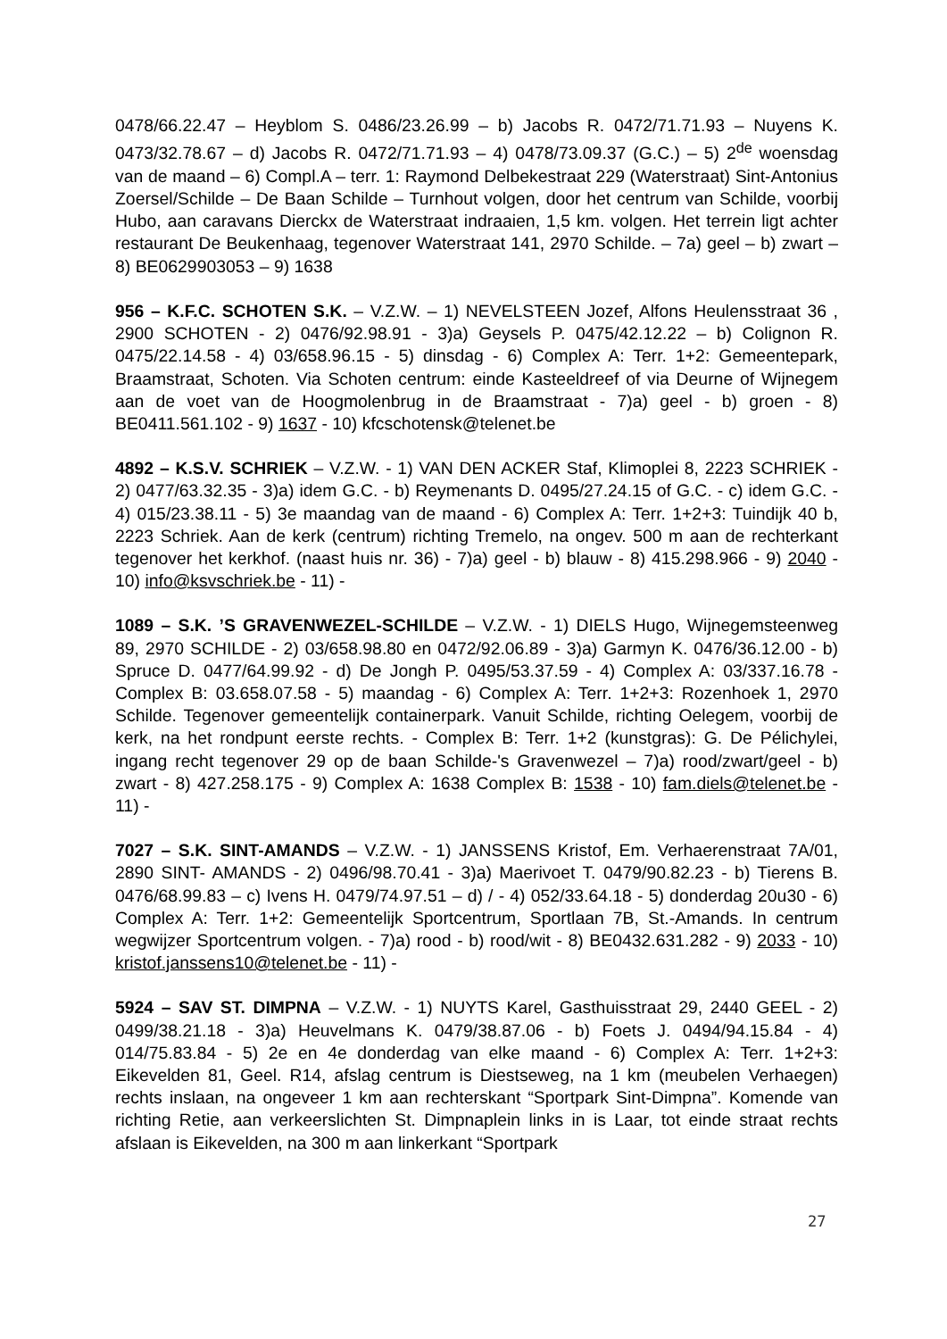0478/66.22.47 – Heyblom S. 0486/23.26.99 – b) Jacobs R. 0472/71.71.93 – Nuyens K. 0473/32.78.67 – d) Jacobs R. 0472/71.71.93 – 4) 0478/73.09.37 (G.C.) – 5) 2<sup>de</sup> woensdag van de maand – 6) Compl.A – terr. 1: Raymond Delbekestraat 229 (Waterstraat) Sint-Antonius Zoersel/Schilde – De Baan Schilde – Turnhout volgen, door het centrum van Schilde, voorbij Hubo, aan caravans Dierckx de Waterstraat indraaien, 1,5 km. volgen. Het terrein ligt achter restaurant De Beukenhaag, tegenover Waterstraat 141, 2970 Schilde. – 7a) geel – b) zwart – 8) BE0629903053 – 9) 1638
956 – K.F.C. SCHOTEN S.K. – V.Z.W. – 1) NEVELSTEEN Jozef, Alfons Heulensstraat 36 , 2900 SCHOTEN - 2) 0476/92.98.91 - 3)a) Geysels P. 0475/42.12.22 – b) Colignon R. 0475/22.14.58 - 4) 03/658.96.15 - 5) dinsdag - 6) Complex A: Terr. 1+2: Gemeentepark, Braamstraat, Schoten. Via Schoten centrum: einde Kasteeldreef of via Deurne of Wijnegem aan de voet van de Hoogmolenbrug in de Braamstraat - 7)a) geel - b) groen - 8) BE0411.561.102 - 9) 1637 - 10) kfcschotensk@telenet.be
4892 – K.S.V. SCHRIEK – V.Z.W. - 1) VAN DEN ACKER Staf, Klimoplei 8, 2223 SCHRIEK - 2) 0477/63.32.35 - 3)a) idem G.C. - b) Reymenants D. 0495/27.24.15 of G.C. - c) idem G.C. - 4) 015/23.38.11 - 5) 3e maandag van de maand - 6) Complex A: Terr. 1+2+3: Tuindijk 40 b, 2223 Schriek. Aan de kerk (centrum) richting Tremelo, na ongev. 500 m aan de rechterkant tegenover het kerkhof. (naast huis nr. 36) - 7)a) geel - b) blauw - 8) 415.298.966 - 9) 2040 - 10) info@ksvschriek.be - 11) -
1089 – S.K. ’S GRAVENWEZEL-SCHILDE – V.Z.W. - 1) DIELS Hugo, Wijnegemsteenweg 89, 2970 SCHILDE - 2) 03/658.98.80 en 0472/92.06.89 - 3)a) Garmyn K. 0476/36.12.00 - b) Spruce D. 0477/64.99.92 - d) De Jongh P. 0495/53.37.59 - 4) Complex A: 03/337.16.78 - Complex B: 03.658.07.58 - 5) maandag - 6) Complex A: Terr. 1+2+3: Rozenhoek 1, 2970 Schilde. Tegenover gemeentelijk containerpark. Vanuit Schilde, richting Oelegem, voorbij de kerk, na het rondpunt eerste rechts. - Complex B: Terr. 1+2 (kunstgras): G. De Pélichylei, ingang recht tegenover 29 op de baan Schilde-'s Gravenwezel – 7)a) rood/zwart/geel - b) zwart - 8) 427.258.175 - 9) Complex A: 1638 Complex B: 1538 - 10) fam.diels@telenet.be - 11) -
7027 – S.K. SINT-AMANDS – V.Z.W. - 1) JANSSENS Kristof, Em. Verhaerenstraat 7A/01, 2890 SINT- AMANDS - 2) 0496/98.70.41 - 3)a) Maerivoet T. 0479/90.82.23 - b) Tierens B. 0476/68.99.83 – c) Ivens H. 0479/74.97.51 – d) / - 4) 052/33.64.18 - 5) donderdag 20u30 - 6) Complex A: Terr. 1+2: Gemeentelijk Sportcentrum, Sportlaan 7B, St.-Amands. In centrum wegwijzer Sportcentrum volgen. - 7)a) rood - b) rood/wit - 8) BE0432.631.282 - 9) 2033 - 10) kristof.janssens10@telenet.be - 11) -
5924 – SAV ST. DIMPNA – V.Z.W. - 1) NUYTS Karel, Gasthuisstraat 29, 2440 GEEL - 2) 0499/38.21.18 - 3)a) Heuvelmans K. 0479/38.87.06 - b) Foets J. 0494/94.15.84 - 4) 014/75.83.84 - 5) 2e en 4e donderdag van elke maand - 6) Complex A: Terr. 1+2+3: Eikevelden 81, Geel. R14, afslag centrum is Diestseweg, na 1 km (meubelen Verhaegen) rechts inslaan, na ongeveer 1 km aan rechterskant “Sportpark Sint-Dimpna”. Komende van richting Retie, aan verkeerslichten St. Dimpnaplein links in is Laar, tot einde straat rechts afslaan is Eikevelden, na 300 m aan linkerkant “Sportpark
27